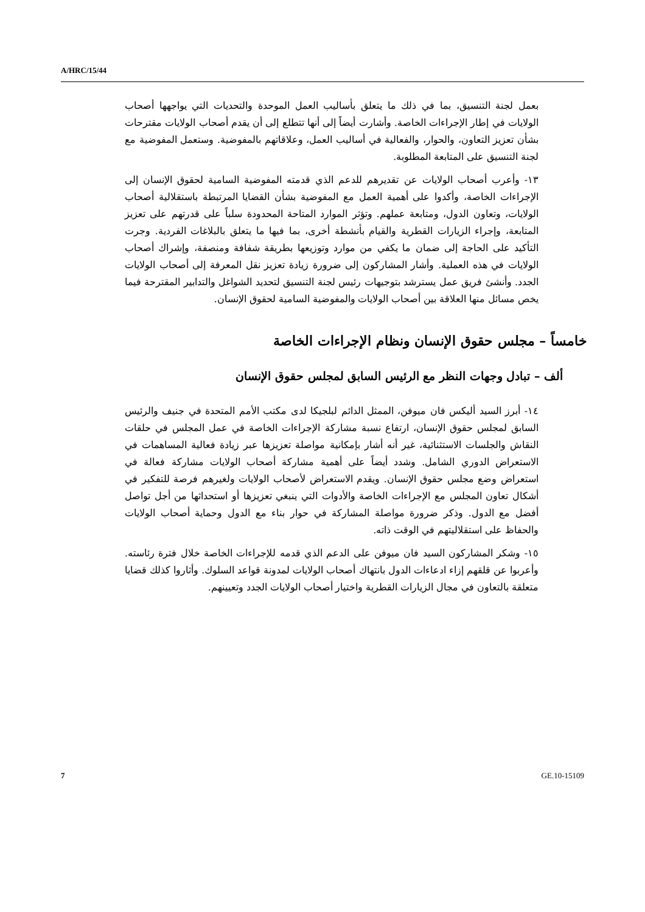A/HRC/15/44
بعمل لجنة التنسيق، بما في ذلك ما يتعلق بأساليب العمل الموحدة والتحديات التي يواجهها أصحاب الولايات في إطار الإجراءات الخاصة. وأشارت أيضاً إلى أنها تتطلع إلى أن يقدم أصحاب الولايات مقترحات بشأن تعزيز التعاون، والحوار، والفعالية في أساليب العمل، وعلاقاتهم بالمفوضية. وستعمل المفوضية مع لجنة التنسيق على المتابعة المطلوبة.
١٣- وأعرب أصحاب الولايات عن تقديرهم للدعم الذي قدمته المفوضية السامية لحقوق الإنسان إلى الإجراءات الخاصة، وأكدوا على أهمية العمل مع المفوضية بشأن القضايا المرتبطة باستقلالية أصحاب الولايات، وتعاون الدول، ومتابعة عملهم. وتؤثر الموارد المتاحة المحدودة سلباً على قدرتهم على تعزيز المتابعة، وإجراء الزيارات القطرية والقيام بأنشطة أخرى، بما فيها ما يتعلق بالبلاغات الفردية. وجرت التأكيد على الحاجة إلى ضمان ما يكفي من موارد وتوزيعها بطريقة شفافة ومنصفة، وإشراك أصحاب الولايات في هذه العملية. وأشار المشاركون إلى ضرورة زيادة تعزيز نقل المعرفة إلى أصحاب الولايات الجدد. وأنشئ فريق عمل يسترشد بتوجيهات رئيس لجنة التنسيق لتحديد الشواغل والتدابير المقترحة فيما يخص مسائل منها العلاقة بين أصحاب الولايات والمفوضية السامية لحقوق الإنسان.
خامساً – مجلس حقوق الإنسان ونظام الإجراءات الخاصة
ألف – تبادل وجهات النظر مع الرئيس السابق لمجلس حقوق الإنسان
١٤- أبرز السيد أليكس فان ميوفن، الممثل الدائم لبلجيكا لدى مكتب الأمم المتحدة في جنيف والرئيس السابق لمجلس حقوق الإنسان، ارتفاع نسبة مشاركة الإجراءات الخاصة في عمل المجلس في حلقات النقاش والجلسات الاستثنائية، غير أنه أشار بإمكانية مواصلة تعزيزها عبر زيادة فعالية المساهمات في الاستعراض الدوري الشامل. وشدد أيضاً على أهمية مشاركة أصحاب الولايات مشاركة فعالة في استعراض وضع مجلس حقوق الإنسان. ويقدم الاستعراض لأصحاب الولايات ولغيرهم فرصة للتفكير في أشكال تعاون المجلس مع الإجراءات الخاصة والأدوات التي ينبغي تعزيزها أو استحداثها من أجل تواصل أفضل مع الدول. وذكر ضرورة مواصلة المشاركة في حوار بناء مع الدول وحماية أصحاب الولايات والحفاظ على استقلاليتهم في الوقت ذاته.
١٥- وشكر المشاركون السيد فان ميوفن على الدعم الذي قدمه للإجراءات الخاصة خلال فترة رئاسته. وأعربوا عن قلقهم إزاء ادعاءات الدول بانتهاك أصحاب الولايات لمدونة قواعد السلوك. وأثاروا كذلك قضايا متعلقة بالتعاون في مجال الزيارات القطرية واختيار أصحاب الولايات الجدد وتعيينهم.
7 GE.10-15109